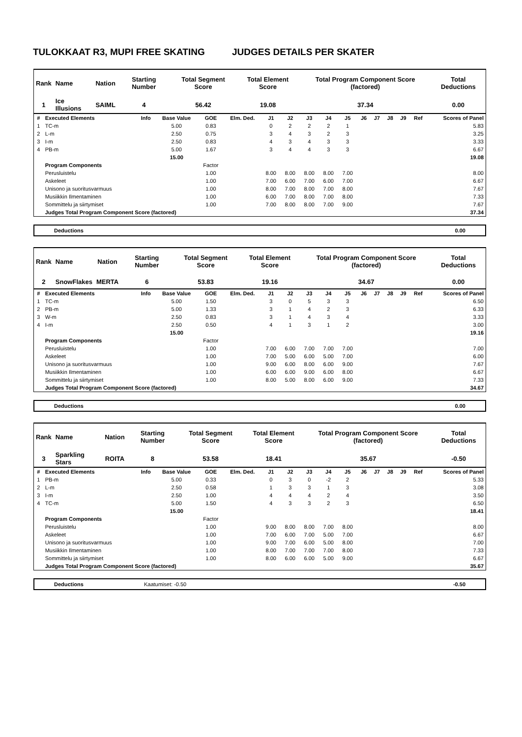TULOKKAAT R3, MUPI FREE SKATING JUDGES DETAILS PER SKATER
| Rank | Name | Nation | Starting Number | Total Segment Score | Total Element Score | Total Program Component Score (factored) | Total Deductions |
| --- | --- | --- | --- | --- | --- | --- | --- |
| 1 | Ice Illusions | SAIML | 4 | 56.42 | 19.08 | 37.34 | 0.00 |
| # | Executed Elements | Info | Base Value | GOE | Elm. Ded. | J1 | J2 | J3 | J4 | J5 | J6 | J7 | J8 | J9 | Ref | Scores of Panel |
| --- | --- | --- | --- | --- | --- | --- | --- | --- | --- | --- | --- | --- | --- | --- | --- | --- |
| 1 | TC-m | | 5.00 | 0.83 | | 0 | 2 | 2 | 2 | 1 | | | | | | 5.83 |
| 2 | L-m | | 2.50 | 0.75 | | 3 | 4 | 3 | 2 | 3 | | | | | | 3.25 |
| 3 | I-m | | 2.50 | 0.83 | | 4 | 3 | 4 | 3 | 3 | | | | | | 3.33 |
| 4 | PB-m | | 5.00 | 1.67 | | 3 | 4 | 4 | 3 | 3 | | | | | | 6.67 |
| | | | 15.00 | | | | | | | | | | | | | 19.08 |
| | Program Components | | | Factor | | | | | | | | | | | | |
| | Perusluistelu | | | 1.00 | | 8.00 | 8.00 | 8.00 | 8.00 | 7.00 | | | | | | 8.00 |
| | Askeleet | | | 1.00 | | 7.00 | 6.00 | 7.00 | 6.00 | 7.00 | | | | | | 6.67 |
| | Unisono ja suoritusvarmuus | | | 1.00 | | 8.00 | 7.00 | 8.00 | 7.00 | 8.00 | | | | | | 7.67 |
| | Musiikkin Ilmentaminen | | | 1.00 | | 6.00 | 7.00 | 8.00 | 7.00 | 8.00 | | | | | | 7.33 |
| | Sommittelu ja siirtymiset | | | 1.00 | | 7.00 | 8.00 | 8.00 | 7.00 | 9.00 | | | | | | 7.67 |
| | Judges Total Program Component Score (factored) | | | | | | | | | | | | | | | 37.34 |
Deductions 0.00
| Rank | Name | Nation | Starting Number | Total Segment Score | Total Element Score | Total Program Component Score (factored) | Total Deductions |
| --- | --- | --- | --- | --- | --- | --- | --- |
| 2 | SnowFlakes | MERTA | 6 | 53.83 | 19.16 | 34.67 | 0.00 |
| # | Executed Elements | Info | Base Value | GOE | Elm. Ded. | J1 | J2 | J3 | J4 | J5 | J6 | J7 | J8 | J9 | Ref | Scores of Panel |
| --- | --- | --- | --- | --- | --- | --- | --- | --- | --- | --- | --- | --- | --- | --- | --- | --- |
| 1 | TC-m | | 5.00 | 1.50 | | 3 | 0 | 5 | 3 | 3 | | | | | | 6.50 |
| 2 | PB-m | | 5.00 | 1.33 | | 3 | 1 | 4 | 2 | 3 | | | | | | 6.33 |
| 3 | W-m | | 2.50 | 0.83 | | 3 | 1 | 4 | 3 | 4 | | | | | | 3.33 |
| 4 | I-m | | 2.50 | 0.50 | | 4 | 1 | 3 | 1 | 2 | | | | | | 3.00 |
| | | | 15.00 | | | | | | | | | | | | | 19.16 |
| | Program Components | | | Factor | | | | | | | | | | | | |
| | Perusluistelu | | | 1.00 | | 7.00 | 6.00 | 7.00 | 7.00 | 7.00 | | | | | | 7.00 |
| | Askeleet | | | 1.00 | | 7.00 | 5.00 | 6.00 | 5.00 | 7.00 | | | | | | 6.00 |
| | Unisono ja suoritusvarmuus | | | 1.00 | | 9.00 | 6.00 | 8.00 | 6.00 | 9.00 | | | | | | 7.67 |
| | Musiikkin Ilmentaminen | | | 1.00 | | 6.00 | 6.00 | 9.00 | 6.00 | 8.00 | | | | | | 6.67 |
| | Sommittelu ja siirtymiset | | | 1.00 | | 8.00 | 5.00 | 8.00 | 6.00 | 9.00 | | | | | | 7.33 |
| | Judges Total Program Component Score (factored) | | | | | | | | | | | | | | | 34.67 |
Deductions 0.00
| Rank | Name | Nation | Starting Number | Total Segment Score | Total Element Score | Total Program Component Score (factored) | Total Deductions |
| --- | --- | --- | --- | --- | --- | --- | --- |
| 3 | Sparkling Stars | ROITA | 8 | 53.58 | 18.41 | 35.67 | -0.50 |
| # | Executed Elements | Info | Base Value | GOE | Elm. Ded. | J1 | J2 | J3 | J4 | J5 | J6 | J7 | J8 | J9 | Ref | Scores of Panel |
| --- | --- | --- | --- | --- | --- | --- | --- | --- | --- | --- | --- | --- | --- | --- | --- | --- |
| 1 | PB-m | | 5.00 | 0.33 | | 0 | 3 | 0 | -2 | 2 | | | | | | 5.33 |
| 2 | L-m | | 2.50 | 0.58 | | 1 | 3 | 3 | 1 | 3 | | | | | | 3.08 |
| 3 | I-m | | 2.50 | 1.00 | | 4 | 4 | 4 | 2 | 4 | | | | | | 3.50 |
| 4 | TC-m | | 5.00 | 1.50 | | 4 | 3 | 3 | 2 | 3 | | | | | | 6.50 |
| | | | 15.00 | | | | | | | | | | | | | 18.41 |
| | Program Components | | | Factor | | | | | | | | | | | | |
| | Perusluistelu | | | 1.00 | | 9.00 | 8.00 | 8.00 | 7.00 | 8.00 | | | | | | 8.00 |
| | Askeleet | | | 1.00 | | 7.00 | 6.00 | 7.00 | 5.00 | 7.00 | | | | | | 6.67 |
| | Unisono ja suoritusvarmuus | | | 1.00 | | 9.00 | 7.00 | 6.00 | 5.00 | 8.00 | | | | | | 7.00 |
| | Musiikkin Ilmentaminen | | | 1.00 | | 8.00 | 7.00 | 7.00 | 7.00 | 8.00 | | | | | | 7.33 |
| | Sommittelu ja siirtymiset | | | 1.00 | | 8.00 | 6.00 | 6.00 | 5.00 | 9.00 | | | | | | 6.67 |
| | Judges Total Program Component Score (factored) | | | | | | | | | | | | | | | 35.67 |
Deductions Kaatumiset: -0.50 -0.50